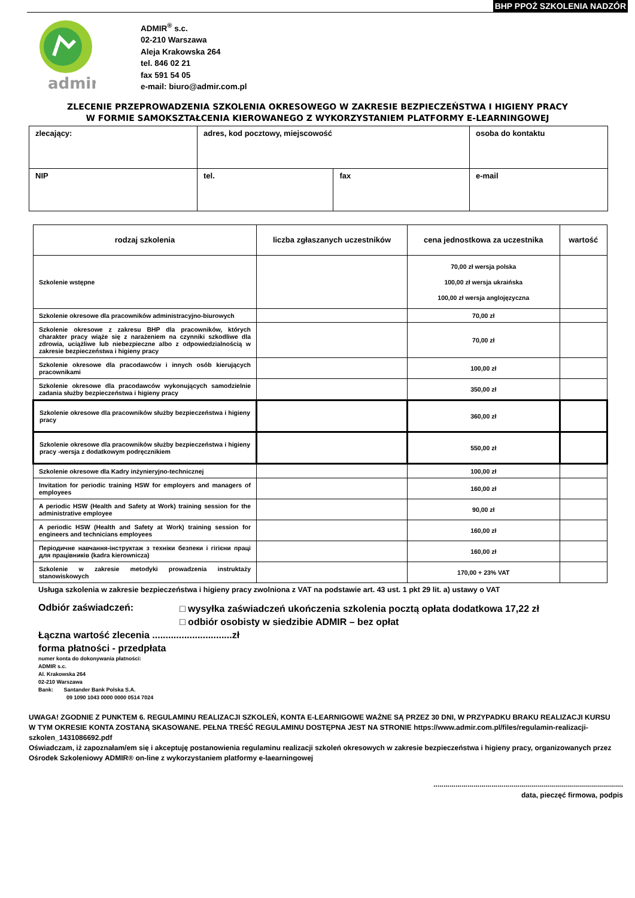BHP PPOŻ SZKOLENIA NADZÓR
admir
ADMIR<sup>®</sup> s.c.
02-210 Warszawa
Aleja Krakowska 264
tel. 846 02 21
fax 591 54 05
e-mail: biuro@admir.com.pl
ZLECENIE PRZEPROWADZENIA SZKOLENIA OKRESOWEGO W ZAKRESIE BEZPIECZEŃSTWA I HIGIENY PRACY
W FORMIE SAMOKSZTAŁCENIA KIEROWANEGO Z WYKORZYSTANIEM PLATFORMY E-LEARNINGOWEJ
| zlecający: | adres, kod pocztowy, miejscowość | | osoba do kontaktu |
| NIP | tel. | fax | e-mail |
| rodzaj szkolenia | liczba zgłaszanych uczestników | cena jednostkowa za uczestnika | wartość |
| --- | --- | --- | --- |
| Szkolenie wstępne | | 70,00 zł wersja polska 100,00 zł wersja ukraińska 100,00 zł wersja anglojęzyczna | |
| Szkolenie okresowe dla pracowników administracyjno-biurowych | | 70,00 zł | |
| Szkolenie okresowe z zakresu BHP dla pracowników, których charakter pracy wiąże się z narażeniem na czynniki szkodliwe dla zdrowia, uciążliwe lub niebezpieczne albo z odpowiedzialnością w zakresie bezpieczeństwa i higieny pracy | | 70,00 zł | |
| Szkolenie okresowe dla pracodawców i innych osób kierujących pracownikami | | 100,00 zł | |
| Szkolenie okresowe dla pracodawców wykonujących samodzielnie zadania służby bezpieczeństwa i higieny pracy | | 350,00 zł | |
| Szkolenie okresowe dla pracowników służby bezpieczeństwa i higieny pracy | | 360,00 zł | |
| Szkolenie okresowe dla pracowników służby bezpieczeństwa i higieny pracy -wersja z dodatkowym podręcznikiem | | 550,00 zł | |
| Szkolenie okresowe dla Kadry inżynieryjno-technicznej | | 100,00 zł | |
| Invitation for periodic training HSW for employers and managers of employees | | 160,00 zł | |
| A periodic HSW (Health and Safety at Work) training session for the administrative employee | | 90,00 zł | |
| A periodic HSW (Health and Safety at Work) training session for engineers and technicians employees | | 160,00 zł | |
| Періодичне навчання-інструктаж з техніки безпеки і гігієни праці для працівників (kadra kierownicza) | | 160,00 zł | |
| Szkolenie w zakresie metodyki prowadzenia instruktaży stanowiskowych | | 170,00 + 23% VAT | |
Usługa szkolenia w zakresie bezpieczeństwa i higieny pracy zwolniona z VAT na podstawie art. 43 ust. 1 pkt 29 lit. a) ustawy o VAT
Odbiór zaświadczeń:
□ wysyłka zaświadczeń ukończenia szkolenia pocztą opłata dodatkowa 17,22 zł
□ odbiór osobisty w siedzibie ADMIR – bez opłat
Łączna wartość zlecenia ..............................zł
forma płatności - przedpłata
numer konta do dokonywania płatności:
ADMIR s.c.
Al. Krakowska 264
02-210 Warszawa
Bank: Santander Bank Polska S.A.
09 1090 1043 0000 0000 0514 7024
UWAGA! ZGODNIE Z PUNKTEM 6. REGULAMINU REALIZACJI SZKOLEŃ, KONTA E-LEARNIGOWE WAŻNE SĄ PRZEZ 30 DNI, W PRZYPADKU BRAKU REALIZACJI KURSU W TYM OKRESIE KONTA ZOSTANĄ SKASOWANE. PEŁNA TREŚĆ REGULAMINU DOSTĘPNA JEST NA STRONIE https://www.admir.com.pl/files/regulamin-realizacji-szkolen_1431086692.pdf
Oświadczam, iż zapoznałam/em się i akceptuję postanowienia regulaminu realizacji szkoleń okresowych w zakresie bezpieczeństwa i higieny pracy, organizowanych przez Ośrodek Szkoleniowy ADMIR® on-line z wykorzystaniem platformy e-laearningowej
...............................................................................................
data, pieczęć firmowa, podpis